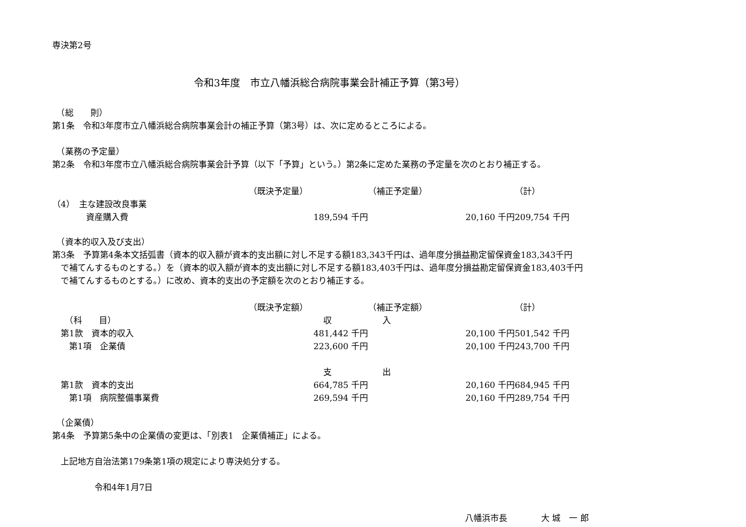専決第2号
令和3年度　市立八幡浜総合病院事業会計補正予算（第3号）
　（総　　則）
第1条　令和3年度市立八幡浜総合病院事業会計の補正予算（第3号）は、次に定めるところによる。
　（業務の予定量）
第2条　令和3年度市立八幡浜総合病院事業会計予算（以下「予算」という。）第2条に定めた業務の予定量を次のとおり補正する。
| | （既決予定量） | （補正予定量） | （計） |
| （4） 主な建設改良事業 | | | |
| 資産購入費 | 189,594 千円 | 20,160 千円 | 209,754 千円 |
　（資本的収入及び支出）
第3条　予算第4条本文括弧書（資本的収入額が資本的支出額に対し不足する額183,343千円は、過年度分損益勘定留保資金183,343千円
　で補てんするものとする。）を（資本的収入額が資本的支出額に対し不足する額183,403千円は、過年度分損益勘定留保資金183,403千円
　で補てんするものとする。）に改め、資本的支出の予定額を次のとおり補正する。
| | （既決予定額） | （補正予定額） | （計） |
| （科 目） | 収 入 | | |
| 第1款 資本的収入 | 481,442 千円 | 20,100 千円 | 501,542 千円 |
| 第1項 企業債 | 223,600 千円 | 20,100 千円 | 243,700 千円 |
| | 支 出 | | |
| 第1款 資本的支出 | 664,785 千円 | 20,160 千円 | 684,945 千円 |
| 第1項 病院整備事業費 | 269,594 千円 | 20,160 千円 | 289,754 千円 |
　（企業債）
第4条　予算第5条中の企業債の変更は、「別表1　企業債補正」による。
　上記地方自治法第179条第1項の規定により専決処分する。
　　　　　令和4年1月7日
八幡浜市長　　　　大 城　一 郎